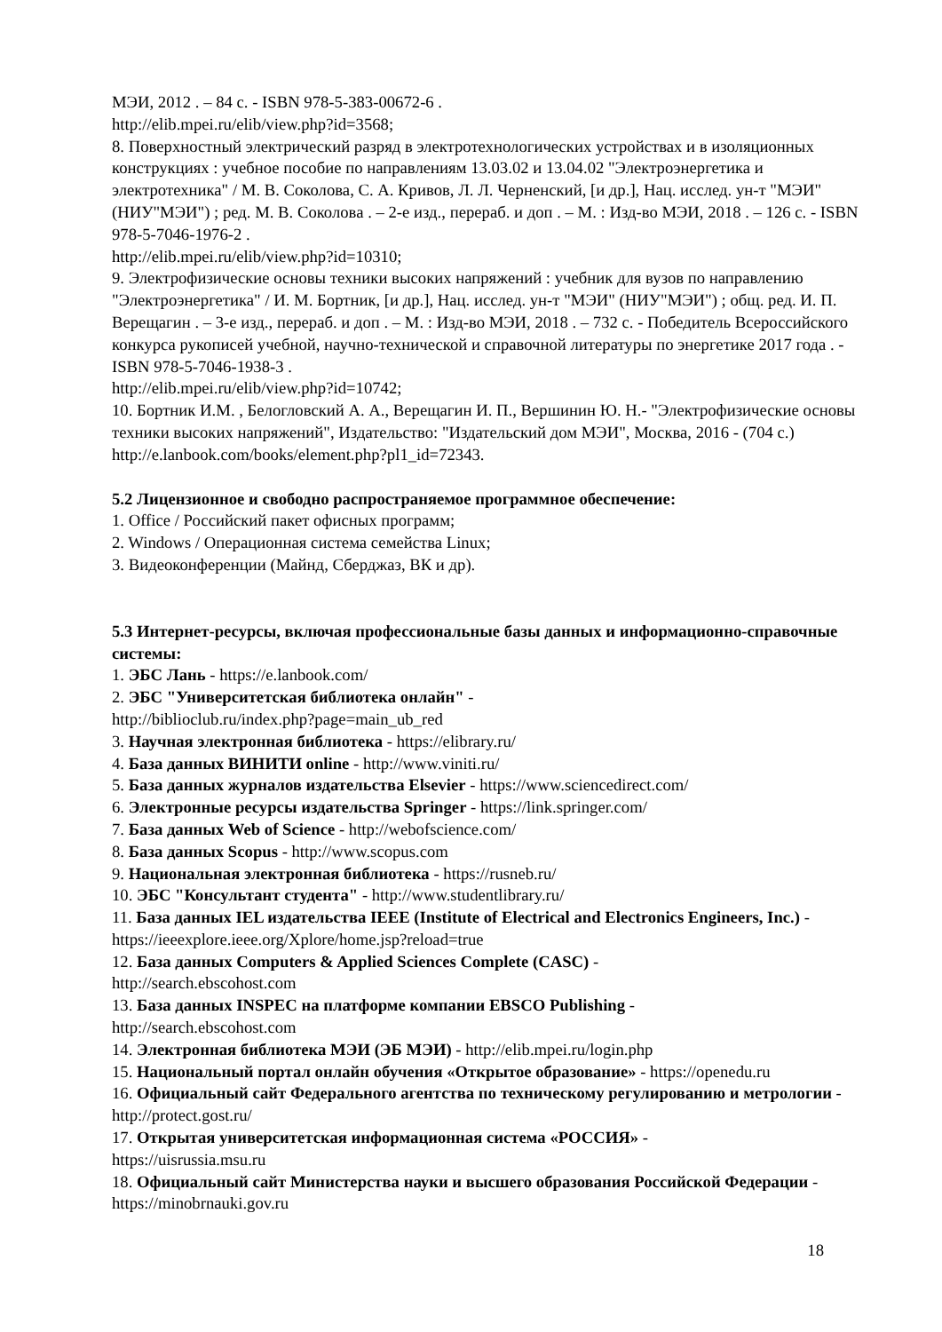МЭИ, 2012 . – 84 с. - ISBN 978-5-383-00672-6 .
http://elib.mpei.ru/elib/view.php?id=3568;
8. Поверхностный электрический разряд в электротехнологических устройствах и в изоляционных конструкциях : учебное пособие по направлениям 13.03.02 и 13.04.02 "Электроэнергетика и электротехника" / М. В. Соколова, С. А. Кривов, Л. Л. Черненский, [и др.], Нац. исслед. ун-т "МЭИ" (НИУ"МЭИ") ; ред. М. В. Соколова . – 2-е изд., перераб. и доп . – М. : Изд-во МЭИ, 2018 . – 126 с. - ISBN 978-5-7046-1976-2 .
http://elib.mpei.ru/elib/view.php?id=10310;
9. Электрофизические основы техники высоких напряжений : учебник для вузов по направлению "Электроэнергетика" / И. М. Бортник, [и др.], Нац. исслед. ун-т "МЭИ" (НИУ"МЭИ") ; общ. ред. И. П. Верещагин . – 3-е изд., перераб. и доп . – М. : Изд-во МЭИ, 2018 . – 732 с. - Победитель Всероссийского конкурса рукописей учебной, научно-технической и справочной литературы по энергетике 2017 года . - ISBN 978-5-7046-1938-3 .
http://elib.mpei.ru/elib/view.php?id=10742;
10. Бортник И.М. , Белогловский А. А., Верещагин И. П., Вершинин Ю. Н.- "Электрофизические основы техники высоких напряжений", Издательство: "Издательский дом МЭИ", Москва, 2016 - (704 с.)
http://e.lanbook.com/books/element.php?pl1_id=72343.
5.2 Лицензионное и свободно распространяемое программное обеспечение:
1. Office / Российский пакет офисных программ;
2. Windows / Операционная система семейства Linux;
3. Видеоконференции (Майнд, Сберджаз, ВК и др).
5.3 Интернет-ресурсы, включая профессиональные базы данных и информационно-справочные системы:
1. ЭБС Лань - https://e.lanbook.com/
2. ЭБС "Университетская библиотека онлайн" -
http://biblioclub.ru/index.php?page=main_ub_red
3. Научная электронная библиотека - https://elibrary.ru/
4. База данных ВИНИТИ online - http://www.viniti.ru/
5. База данных журналов издательства Elsevier - https://www.sciencedirect.com/
6. Электронные ресурсы издательства Springer - https://link.springer.com/
7. База данных Web of Science - http://webofscience.com/
8. База данных Scopus - http://www.scopus.com
9. Национальная электронная библиотека - https://rusneb.ru/
10. ЭБС "Консультант студента" - http://www.studentlibrary.ru/
11. База данных IEL издательства IEEE (Institute of Electrical and Electronics Engineers, Inc.) - https://ieeexplore.ieee.org/Xplore/home.jsp?reload=true
12. База данных Computers & Applied Sciences Complete (CASC) -
http://search.ebscohost.com
13. База данных INSPEC на платформе компании EBSCO Publishing -
http://search.ebscohost.com
14. Электронная библиотека МЭИ (ЭБ МЭИ) - http://elib.mpei.ru/login.php
15. Национальный портал онлайн обучения «Открытое образование» - https://openedu.ru
16. Официальный сайт Федерального агентства по техническому регулированию и метрологии - http://protect.gost.ru/
17. Открытая университетская информационная система «РОССИЯ» -
https://uisrussia.msu.ru
18. Официальный сайт Министерства науки и высшего образования Российской Федерации - https://minobrnauki.gov.ru
18